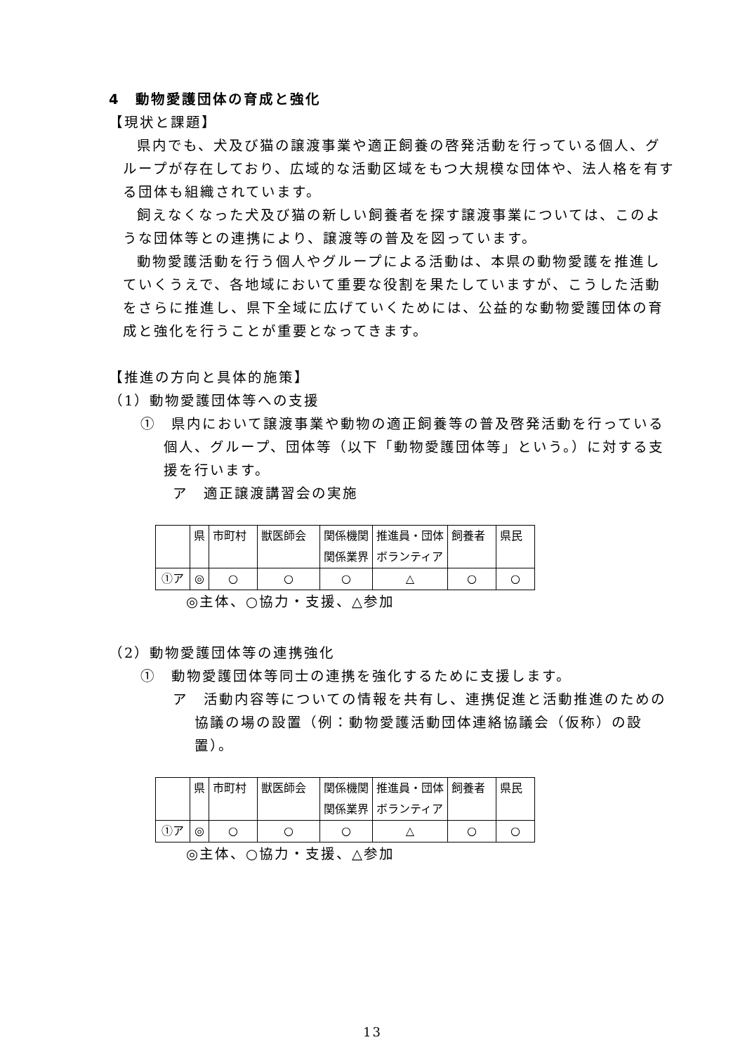4　動物愛護団体の育成と強化
【現状と課題】
県内でも、犬及び猫の譲渡事業や適正飼養の啓発活動を行っている個人、グループが存在しており、広域的な活動区域をもつ大規模な団体や、法人格を有する団体も組織されています。
飼えなくなった犬及び猫の新しい飼養者を探す譲渡事業については、このような団体等との連携により、譲渡等の普及を図っています。
動物愛護活動を行う個人やグループによる活動は、本県の動物愛護を推進していくうえで、各地域において重要な役割を果たしていますが、こうした活動をさらに推進し、県下全域に広げていくためには、公益的な動物愛護団体の育成と強化を行うことが重要となってきます。
【推進の方向と具体的施策】
（1）動物愛護団体等への支援
①　県内において譲渡事業や動物の適正飼養等の普及啓発活動を行っている個人、グループ、団体等（以下「動物愛護団体等」という。）に対する支援を行います。
ア　適正譲渡講習会の実施
| | 県 | 市町村 | 獣医師会 | 関係機関 関係業界 | 推進員・団体 ボランティア | 飼養者 | 県民 |
| ①ア | ◎ | ○ | ○ | ○ | △ | ○ | ○ |
◎主体、○協力・支援、△参加
（2）動物愛護団体等の連携強化
①　動物愛護団体等同士の連携を強化するために支援します。
ア　活動内容等についての情報を共有し、連携促進と活動推進のための協議の場の設置（例：動物愛護活動団体連絡協議会（仮称）の設置）。
| | 県 | 市町村 | 獣医師会 | 関係機関 関係業界 | 推進員・団体 ボランティア | 飼養者 | 県民 |
| ①ア | ◎ | ○ | ○ | ○ | △ | ○ | ○ |
◎主体、○協力・支援、△参加
13